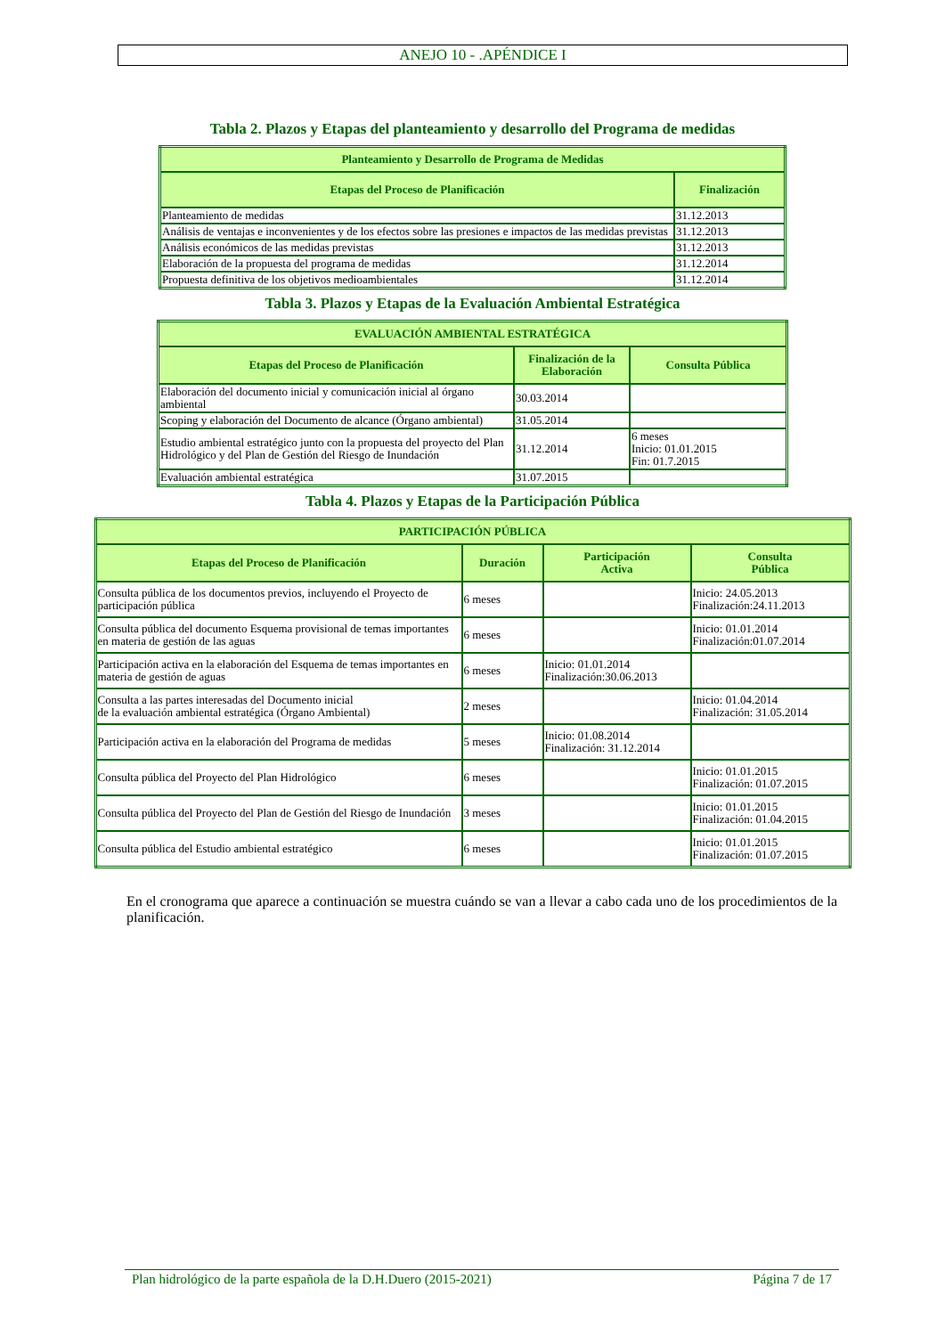ANEJO 10 - .APÉNDICE I
Tabla 2. Plazos y Etapas del planteamiento y desarrollo del Programa de medidas
| Planteamiento y Desarrollo de Programa de Medidas | |
| --- | --- |
| Etapas del Proceso de Planificación | Finalización |
| Planteamiento de medidas | 31.12.2013 |
| Análisis de ventajas e inconvenientes y de los efectos sobre las presiones e impactos de las medidas previstas | 31.12.2013 |
| Análisis económicos de las medidas previstas | 31.12.2013 |
| Elaboración de la propuesta del programa de medidas | 31.12.2014 |
| Propuesta definitiva de los objetivos medioambientales | 31.12.2014 |
Tabla 3. Plazos y Etapas de la Evaluación Ambiental Estratégica
| EVALUACIÓN AMBIENTAL ESTRATÉGICA | | |
| --- | --- | --- |
| Etapas del Proceso de Planificación | Finalización de la Elaboración | Consulta Pública |
| Elaboración del documento inicial y comunicación inicial al órgano ambiental | 30.03.2014 | |
| Scoping y elaboración del Documento de alcance (Órgano ambiental) | 31.05.2014 | |
| Estudio ambiental estratégico junto con la propuesta del proyecto del Plan Hidrológico y del Plan de Gestión del Riesgo de Inundación | 31.12.2014 | 6 meses Inicio: 01.01.2015 Fin: 01.7.2015 |
| Evaluación ambiental estratégica | 31.07.2015 | |
Tabla 4. Plazos y Etapas de la Participación Pública
| PARTICIPACIÓN PÚBLICA | | | |
| --- | --- | --- | --- |
| Etapas del Proceso de Planificación | Duración | Participación Activa | Consulta Pública |
| Consulta pública de los documentos previos, incluyendo el Proyecto de participación pública | 6 meses | | Inicio: 24.05.2013 Finalización:24.11.2013 |
| Consulta pública del documento Esquema provisional de temas importantes en materia de gestión de las aguas | 6 meses | | Inicio: 01.01.2014 Finalización:01.07.2014 |
| Participación activa en la elaboración del Esquema de temas importantes en materia de gestión de aguas | 6 meses | Inicio: 01.01.2014 Finalización:30.06.2013 | |
| Consulta a las partes interesadas del Documento inicial de la evaluación ambiental estratégica (Órgano Ambiental) | 2 meses | | Inicio: 01.04.2014 Finalización: 31.05.2014 |
| Participación activa en la elaboración del Programa de medidas | 5 meses | Inicio: 01.08.2014 Finalización: 31.12.2014 | |
| Consulta pública del Proyecto del Plan Hidrológico | 6 meses | | Inicio: 01.01.2015 Finalización: 01.07.2015 |
| Consulta pública del Proyecto del Plan de Gestión del Riesgo de Inundación | 3 meses | | Inicio: 01.01.2015 Finalización: 01.04.2015 |
| Consulta pública del Estudio ambiental estratégico | 6 meses | | Inicio: 01.01.2015 Finalización: 01.07.2015 |
En el cronograma que aparece a continuación se muestra cuándo se van a llevar a cabo cada uno de los procedimientos de la planificación.
Plan hidrológico de la parte española de la D.H.Duero (2015-2021) Página 7 de 17